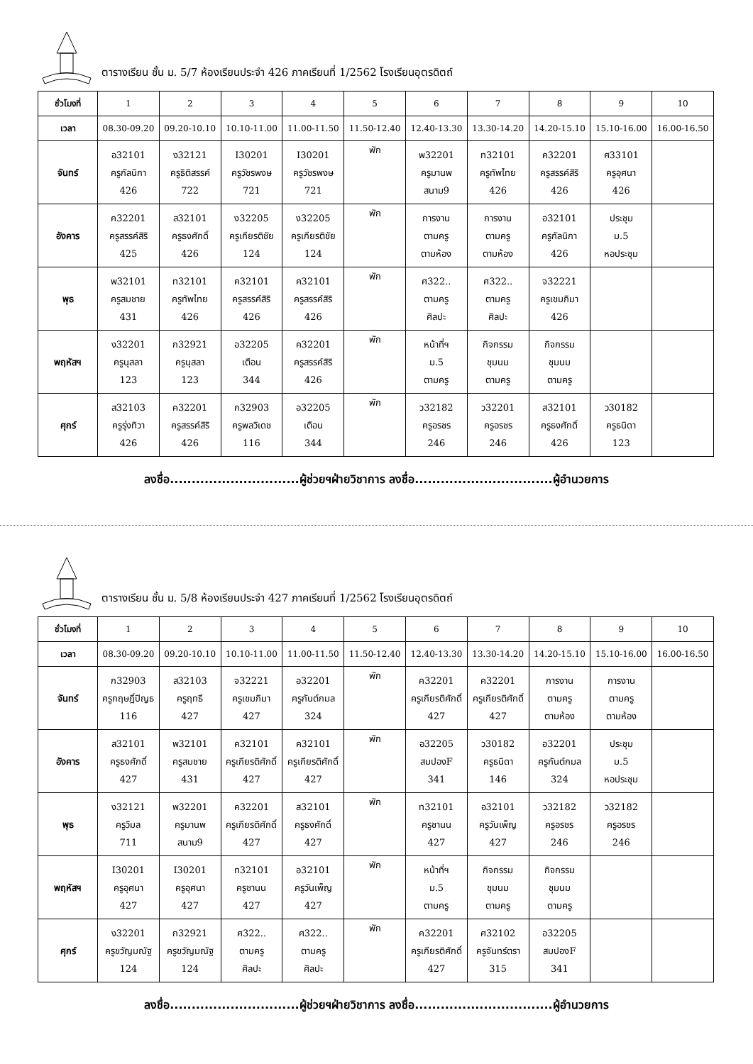ตารางเรียน ชั้น ม. 5/7 ห้องเรียนประจำ 426 ภาคเรียนที่ 1/2562 โรงเรียนอุตรดิตถ์
| ชั่วโมงที่ | 1 | 2 | 3 | 4 | 5 | 6 | 7 | 8 | 9 | 10 |
| เวลา | 08.30-09.20 | 09.20-10.10 | 10.10-11.00 | 11.00-11.50 | 11.50-12.40 | 12.40-13.30 | 13.30-14.20 | 14.20-15.10 | 15.10-16.00 | 16.00-16.50 |
| จันทร์ | อ32101 ครูกัลนิกา 426 | ง32121 ครูธิติสรรค์ 722 | I30201 ครูวัชรพงษ 721 | I30201 ครูวัชรพงษ 721 | พัก | พ32201 ครูมานพ สนาม9 | ท32101 ครูทัพไทย 426 | ค32201 ครูสรรค์สิริ 426 | ศ33101 ครูอุศนา 426 | |
| อังคาร | ค32201 ครูสรรค์สิริ 425 | ส32101 ครูธงศักดิ์ 426 | ง32205 ครูเกียรติชัย 124 | ง32205 ครูเกียรติชัย 124 | พัก | การงาน ตามครู ตามห้อง | การงาน ตามครู ตามห้อง | อ32101 ครูกัลนิกา 426 | ประชุม ม.5 หอประชุม | |
| พุธ | พ32101 ครูสมชาย 431 | ท32101 ครูทัพไทย 426 | ค32101 ครูสรรค์สิริ 426 | ค32101 ครูสรรค์สิริ 426 | พัก | ศ322.. ตามครู ศิลปะ | ศ322.. ตามครู ศิลปะ | จ32221 ครูเขมภิมา 426 | | |
| พฤหัสฯ | ง32201 ครูนุสลา 123 | ก32921 ครูนุสลา 123 | อ32205 เตือน 344 | ค32201 ครูสรรค์สิริ 426 | พัก | หน้าที่ฯ ม.5 ตามครู | กิจกรรม ชุมนม ตามครู | กิจกรรม ชุมนม ตามครู | | |
| ศุกร์ | ส32103 ครูรุ่งทิวา 426 | ค32201 ครูสรรค์สิริ 426 | ก32903 ครูพลวิเดช 116 | อ32205 เตือน 344 | พัก | ว32182 ครูอรชร 246 | ว32201 ครูอรชร 246 | ส32101 ครูธงศักดิ์ 426 | ว30182 ครูธนิดา 123 | |
ลงชื่อ..............................ผู้ช่วยฯฝ่ายวิชาการ ลงชื่อ................................ผู้อำนวยการ
ตารางเรียน ชั้น ม. 5/8 ห้องเรียนประจำ 427 ภาคเรียนที่ 1/2562 โรงเรียนอุตรดิตถ์
| ชั่วโมงที่ | 1 | 2 | 3 | 4 | 5 | 6 | 7 | 8 | 9 | 10 |
| เวลา | 08.30-09.20 | 09.20-10.10 | 10.10-11.00 | 11.00-11.50 | 11.50-12.40 | 12.40-13.30 | 13.30-14.20 | 14.20-15.10 | 15.10-16.00 | 16.00-16.50 |
| จันทร์ | ก32903 ครูกฤษฎิ์ปิญธ 116 | ส32103 ครูฤทธี 427 | จ32221 ครูเขมภิมา 427 | อ32201 ครูกันต์กมล 324 | พัก | ค32201 ครูเกียรติศักดิ์ 427 | ค32201 ครูเกียรติศักดิ์ 427 | การงาน ตามครู ตามห้อง | การงาน ตามครู ตามห้อง | |
| อังคาร | ส32101 ครูธงศักดิ์ 427 | พ32101 ครูสมชาย 431 | ค32101 ครูเกียรติศักดิ์ 427 | ค32101 ครูเกียรติศักดิ์ 427 | พัก | อ32205 สมปองF 341 | ว30182 ครูธนิดา 146 | อ32201 ครูกันต์กมล 324 | ประชุม ม.5 หอประชุม | |
| พุธ | ง32121 ครูวิมล 711 | พ32201 ครูมานพ สนาม9 | ค32201 ครูเกียรติศักดิ์ 427 | ส32101 ครูธงศักดิ์ 427 | พัก | ท32101 ครูชานน 427 | อ32101 ครูวันเพ็ญ 427 | ว32182 ครูอรชร 246 | ว32182 ครูอรชร 246 | |
| พฤหัสฯ | I30201 ครูอุศนา 427 | I30201 ครูอุศนา 427 | ท32101 ครูชานน 427 | อ32101 ครูวันเพ็ญ 427 | พัก | หน้าที่ฯ ม.5 ตามครู | กิจกรรม ชุมนม ตามครู | กิจกรรม ชุมนม ตามครู | | |
| ศุกร์ | ง32201 ครูขวัญมณัฐ 124 | ก32921 ครูขวัญมณัฐ 124 | ศ322.. ตามครู ศิลปะ | ศ322.. ตามครู ศิลปะ | พัก | ค32201 ครูเกียรติศักดิ์ 427 | ศ32102 ครูจันทร์ตรา 315 | อ32205 สมปองF 341 | | |
ลงชื่อ..............................ผู้ช่วยฯฝ่ายวิชาการ ลงชื่อ................................ผู้อำนวยการ